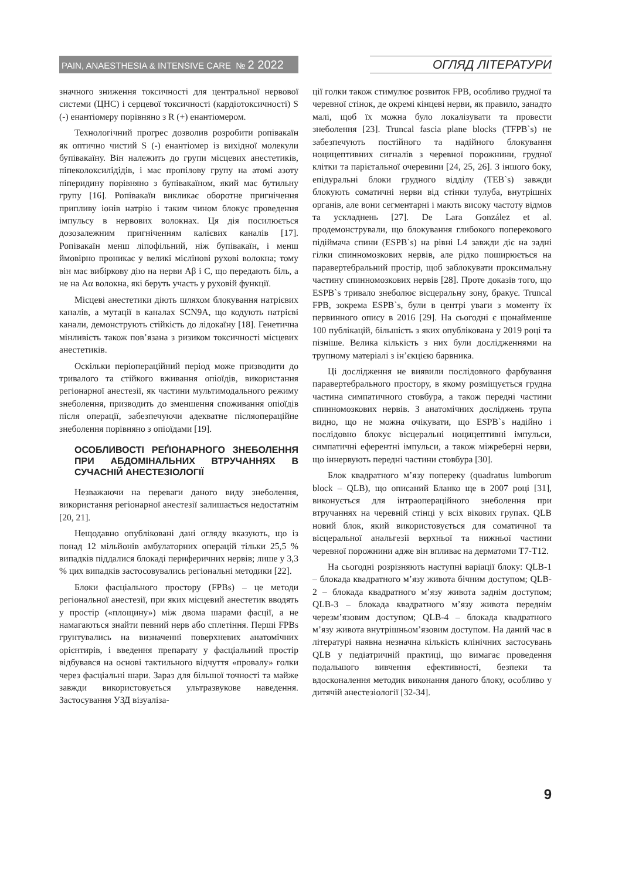PAIN, ANAESTHESIA & INTENSIVE CARE № 2 2022
ОГЛЯД ЛІТЕРАТУРИ
значного зниження токсичності для центральної нервової системи (ЦНС) і серцевої токсичності (кардіотоксичності) S (-) енантіомеру порівняно з R (+) енантіомером.
Технологічний прогрес дозволив розробити ропівакаїн як оптично чистий S (-) енантіомер із вихідної молекули бупівакаїну. Він належить до групи місцевих анестетиків, піпеколоксилідідів, і має пропілову групу на атомі азоту піперидину порівняно з бупівакаїном, який має бутильну групу [16]. Ропівакаїн викликає оборотне пригнічення припливу іонів натрію і таким чином блокує проведення імпульсу в нервових волокнах. Ця дія посилюється дозозалежним пригніченням калієвих каналів [17]. Ропівакаїн менш ліпофільний, ніж бупівакаїн, і менш ймовірно проникає у великі мієлінові рухові волокна; тому він має вибіркову дію на нерви Aβ і C, що передають біль, а не на Aα волокна, які беруть участь у руховій функції.
Місцеві анестетики діють шляхом блокування натрієвих каналів, а мутації в каналах SCN9A, що кодують натрієві канали, демонструють стійкість до лідокаїну [18]. Генетична мінливість також пов’язана з ризиком токсичності місцевих анестетиків.
Оскільки періопераційний період може призводити до тривалого та стійкого вживання опіоїдів, використання регіонарної анестезії, як частини мультимодального режиму знеболення, призводить до зменшення споживання опіоїдів після операції, забезпечуючи адекватне післяопераційне знеболення порівняно з опіоїдами [19].
ОСОБЛИВОСТІ РЕҐІОНАРНОГО ЗНЕБОЛЕННЯ ПРИ АБДОМІНАЛЬНИХ ВТРУЧАННЯХ В СУЧАСНІЙ АНЕСТЕЗІОЛОГІЇ
Незважаючи на переваги даного виду знеболення, використання регіонарної анестезії залишається недостатнім [20, 21].
Нещодавно опубліковані дані огляду вказують, що із понад 12 мільйонів амбулаторних операцій тільки 25,5 % випадків піддалися блокаді периферичних нервів; лише у 3,3 % цих випадків застосовувались регіональні методики [22].
Блоки фасціального простору (FPBs) – це методи регіональної анестезії, при яких місцевий анестетик вводять у простір («площину») між двома шарами фасції, а не намагаються знайти певний нерв або сплетіння. Перші FPBs грунтувались на визначенні поверхневих анатомічних орієнтирів, і введення препарату у фасціальний простір відбувався на основі тактильного відчуття «провалу» голки через фасціальні шари. Зараз для більшої точності та майже завжди використовується ультразвукове наведення. Застосування УЗД візуаліза-
ції голки також стимулює розвиток FPB, особливо грудної та черевної стінок, де окремі кінцеві нерви, як правило, занадто малі, щоб їх можна було локалізувати та провести знеболення [23]. Truncal fascia plane blocks (TFPB`s) не забезпечують постійного та надійного блокування ноцицептивних сигналів з черевної порожнини, грудної клітки та парієтальної очеревини [24, 25, 26]. З іншого боку, епідуральні блоки грудного відділу (TEB`s) завжди блокують соматичні нерви від стінки тулуба, внутрішніх органів, але вони сегментарні і мають високу частоту відмов та ускладнень [27]. De Lara González et al. продемонстрували, що блокування глибокого поперекового підіймача спини (ESPB`s) на рівні L4 завжди діє на задні гілки спинномозкових нервів, але рідко поширюється на паравертебральний простір, щоб заблокувати проксимальну частину спинномозкових нервів [28]. Проте доказів того, що ESPB`s тривало знеболює вісцеральну зону, бракує. Truncal FPB, зокрема ESPB`s, були в центрі уваги з моменту їх первинного опису в 2016 [29]. На сьогодні є щонайменше 100 публікацій, більшість з яких опублікована у 2019 році та пізніше. Велика кількість з них були дослідженнями на трупному матеріалі з ін’єкцією барвника.
Ці дослідження не виявили послідовного фарбування паравертебрального простору, в якому розміщується грудна частина симпатичного стовбура, а також передні частини спинномозкових нервів. З анатомічних досліджень трупа видно, що не можна очікувати, що ESPB`s надійно і послідовно блокує вісцеральні ноцицептивні імпульси, симпатичні еферентні імпульси, а також міжреберні нерви, що іннервують передні частини стовбура [30].
Блок квадратного м’язу попереку (quadratus lumborum block – QLB), що описаний Бланко ще в 2007 році [31], виконується для інтраопераційного знеболення при втручаннях на черевній стінці у всіх вікових групах. QLB новий блок, який використовується для соматичної та вісцеральної анальгезії верхньої та нижньої частини черевної порожнини адже він впливає на дерматоми T7-T12.
На сьогодні розрізняють наступні варіації блоку: QLB-1 – блокада квадратного м’язу живота бічним доступом; QLB-2 – блокада квадратного м’язу живота заднім доступом; QLB-3 – блокада квадратного м’язу живота переднім черезм’язовим доступом; QLB-4 – блокада квадратного м’язу живота внутрішньом’язовим доступом. На даний час в літературі наявна незначна кількість клінічних застосувань QLB у педіатричній практиці, що вимагає проведення подальшого вивчення ефективності, безпеки та вдосконалення методик виконання даного блоку, особливо у дитячій анестезіології [32-34].
9